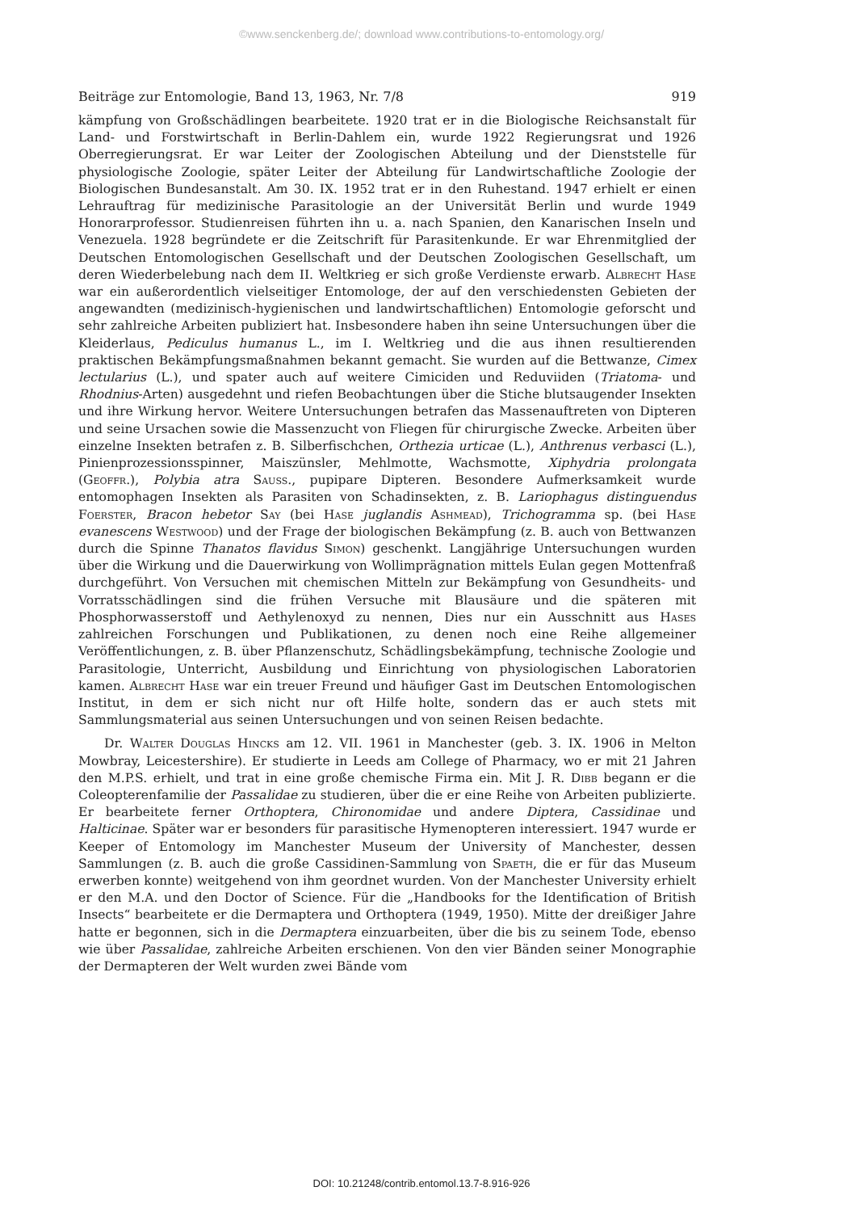©www.senckenberg.de/; download www.contributions-to-entomology.org/
Beiträge zur Entomologie, Band 13, 1963, Nr. 7/8 919
kämpfung von Großschädlingen bearbeitete. 1920 trat er in die Biologische Reichsanstalt für Land- und Forstwirtschaft in Berlin-Dahlem ein, wurde 1922 Regierungsrat und 1926 Oberregierungsrat. Er war Leiter der Zoologischen Abteilung und der Dienststelle für physiologische Zoologie, später Leiter der Abteilung für Landwirtschaftliche Zoologie der Biologischen Bundesanstalt. Am 30. IX. 1952 trat er in den Ruhestand. 1947 erhielt er einen Lehrauftrag für medizinische Parasitologie an der Universität Berlin und wurde 1949 Honorarprofessor. Studienreisen führten ihn u. a. nach Spanien, den Kanarischen Inseln und Venezuela. 1928 begründete er die Zeitschrift für Parasitenkunde. Er war Ehrenmitglied der Deutschen Entomologischen Gesellschaft und der Deutschen Zoologischen Gesellschaft, um deren Wiederbelebung nach dem II. Weltkrieg er sich große Verdienste erwarb. Albrecht Hase war ein außerordentlich vielseitiger Entomologe, der auf den verschiedensten Gebieten der angewandten (medizinisch-hygienischen und landwirtschaftlichen) Entomologie geforscht und sehr zahlreiche Arbeiten publiziert hat. Insbesondere haben ihn seine Untersuchungen über die Kleiderlaus, Pediculus humanus L., im I. Weltkrieg und die aus ihnen resultierenden praktischen Bekämpfungsmaßnahmen bekannt gemacht. Sie wurden auf die Bettwanze, Cimex lectularius (L.), und spater auch auf weitere Cimiciden und Reduviiden (Triatoma- und Rhodnius-Arten) ausgedehnt und riefen Beobachtungen über die Stiche blutsaugender Insekten und ihre Wirkung hervor. Weitere Untersuchungen betrafen das Massenauftreten von Dipteren und seine Ursachen sowie die Massenzucht von Fliegen für chirurgische Zwecke. Arbeiten über einzelne Insekten betrafen z. B. Silberfischchen, Orthezia urticae (L.), Anthrenus verbasci (L.), Pinienprozessionsspinner, Maiszünsler, Mehlmotte, Wachsmotte, Xiphydria prolongata (Geoffr.), Polybia atra Sauss., pupipare Dipteren. Besondere Aufmerksamkeit wurde entomophagen Insekten als Parasiten von Schadinsekten, z. B. Lariophagus distinguendus Foerster, Bracon hebetor Say (bei Hase juglandis Ashmead), Trichogramma sp. (bei Hase evanescens Westwood) und der Frage der biologischen Bekämpfung (z. B. auch von Bettwanzen durch die Spinne Thanatos flavidus Simon) geschenkt. Langjährige Untersuchungen wurden über die Wirkung und die Dauerwirkung von Wollimprägnation mittels Eulan gegen Mottenfraß durchgeführt. Von Versuchen mit chemischen Mitteln zur Bekämpfung von Gesundheits- und Vorratsschädlingen sind die frühen Versuche mit Blausäure und die späteren mit Phosphorwasserstoff und Aethylenoxyd zu nennen, Dies nur ein Ausschnitt aus Hases zahlreichen Forschungen und Publikationen, zu denen noch eine Reihe allgemeiner Veröffentlichungen, z. B. über Pflanzenschutz, Schädlingsbekämpfung, technische Zoologie und Parasitologie, Unterricht, Ausbildung und Einrichtung von physiologischen Laboratorien kamen. Albrecht Hase war ein treuer Freund und häufiger Gast im Deutschen Entomologischen Institut, in dem er sich nicht nur oft Hilfe holte, sondern das er auch stets mit Sammlungsmaterial aus seinen Untersuchungen und von seinen Reisen bedachte.
Dr. Walter Douglas Hincks am 12. VII. 1961 in Manchester (geb. 3. IX. 1906 in Melton Mowbray, Leicestershire). Er studierte in Leeds am College of Pharmacy, wo er mit 21 Jahren den M.P.S. erhielt, und trat in eine große chemische Firma ein. Mit J. R. Dibb begann er die Coleopterenfamilie der Passalidae zu studieren, über die er eine Reihe von Arbeiten publizierte. Er bearbeitete ferner Orthoptera, Chironomidae und andere Diptera, Cassidinae und Halticinae. Später war er besonders für parasitische Hymenopteren interessiert. 1947 wurde er Keeper of Entomology im Manchester Museum der University of Manchester, dessen Sammlungen (z. B. auch die große Cassidinen-Sammlung von Spaeth, die er für das Museum erwerben konnte) weitgehend von ihm geordnet wurden. Von der Manchester University erhielt er den M.A. und den Doctor of Science. Für die „Handbooks for the Identification of British Insects“ bearbeitete er die Dermaptera und Orthoptera (1949, 1950). Mitte der dreißiger Jahre hatte er begonnen, sich in die Dermaptera einzuarbeiten, über die bis zu seinem Tode, ebenso wie über Passalidae, zahlreiche Arbeiten erschienen. Von den vier Bänden seiner Monographie der Dermapteren der Welt wurden zwei Bände vom
DOI: 10.21248/contrib.entomol.13.7-8.916-926